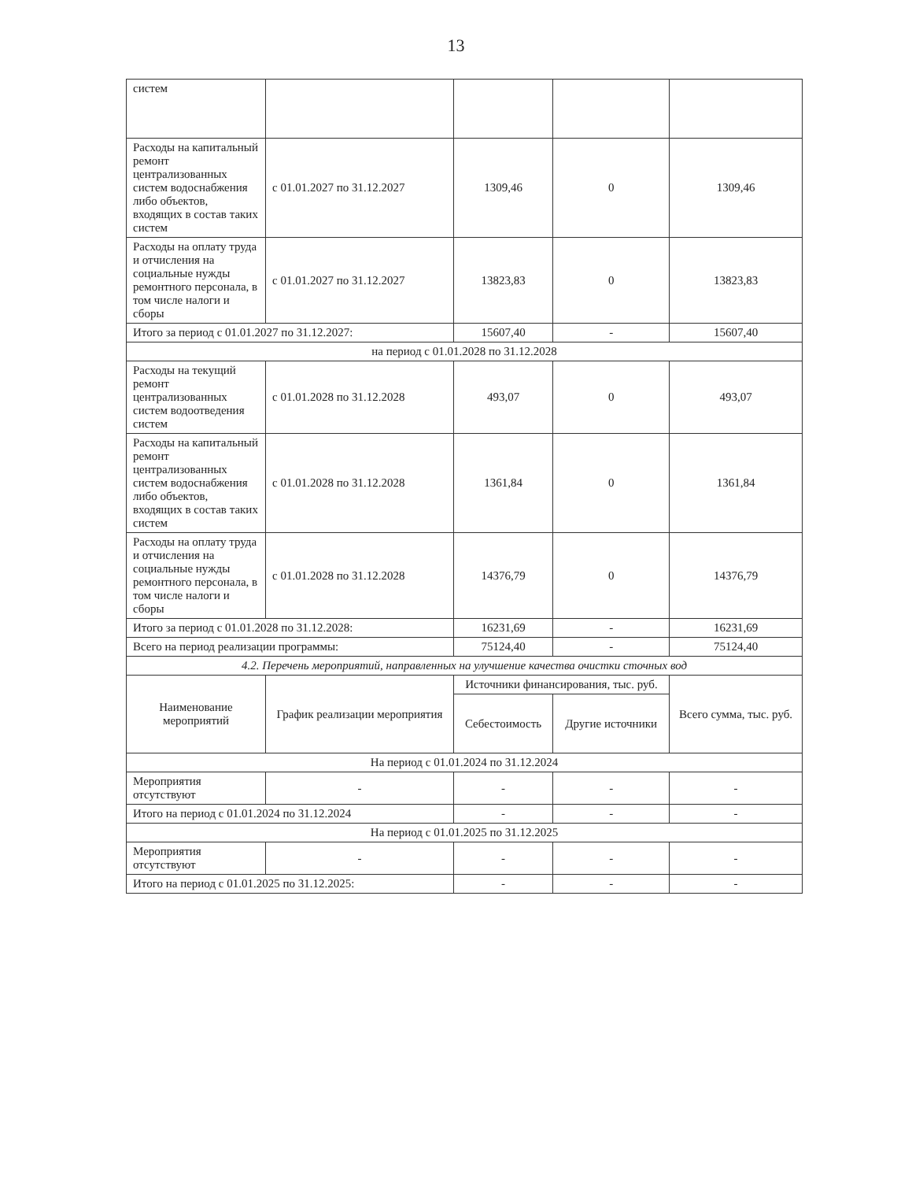13
| систем | | | | |
| Расходы на капитальный ремонт централизованных систем водоснабжения либо объектов, входящих в состав таких систем | с 01.01.2027 по 31.12.2027 | 1309,46 | 0 | 1309,46 |
| Расходы на оплату труда и отчисления на социальные нужды ремонтного персонала, в том числе налоги и сборы | с 01.01.2027 по 31.12.2027 | 13823,83 | 0 | 13823,83 |
| Итого за период с 01.01.2027 по 31.12.2027: | | 15607,40 | - | 15607,40 |
| на период с 01.01.2028 по 31.12.2028 | | | | |
| Расходы на текущий ремонт централизованных систем водоотведения систем | с 01.01.2028 по 31.12.2028 | 493,07 | 0 | 493,07 |
| Расходы на капитальный ремонт централизованных систем водоснабжения либо объектов, входящих в состав таких систем | с 01.01.2028 по 31.12.2028 | 1361,84 | 0 | 1361,84 |
| Расходы на оплату труда и отчисления на социальные нужды ремонтного персонала, в том числе налоги и сборы | с 01.01.2028 по 31.12.2028 | 14376,79 | 0 | 14376,79 |
| Итого за период с 01.01.2028 по 31.12.2028: | | 16231,69 | - | 16231,69 |
| Всего на период реализации программы: | | 75124,40 | - | 75124,40 |
| 4.2. Перечень мероприятий, направленных на улучшение качества очистки сточных вод | | | | |
| Наименование мероприятий | График реализации мероприятия | Источники финансирования, тыс. руб. | | Всего сумма, тыс. руб. |
| | | Себестоимость | Другие источники | |
| На период с 01.01.2024 по 31.12.2024 | | | | |
| Мероприятия отсутствуют | - | - | - | - |
| Итого на период с 01.01.2024 по 31.12.2024 | | - | - | - |
| На период с 01.01.2025 по 31.12.2025 | | | | |
| Мероприятия отсутствуют | - | - | - | - |
| Итого на период с 01.01.2025 по 31.12.2025: | | - | - | - |